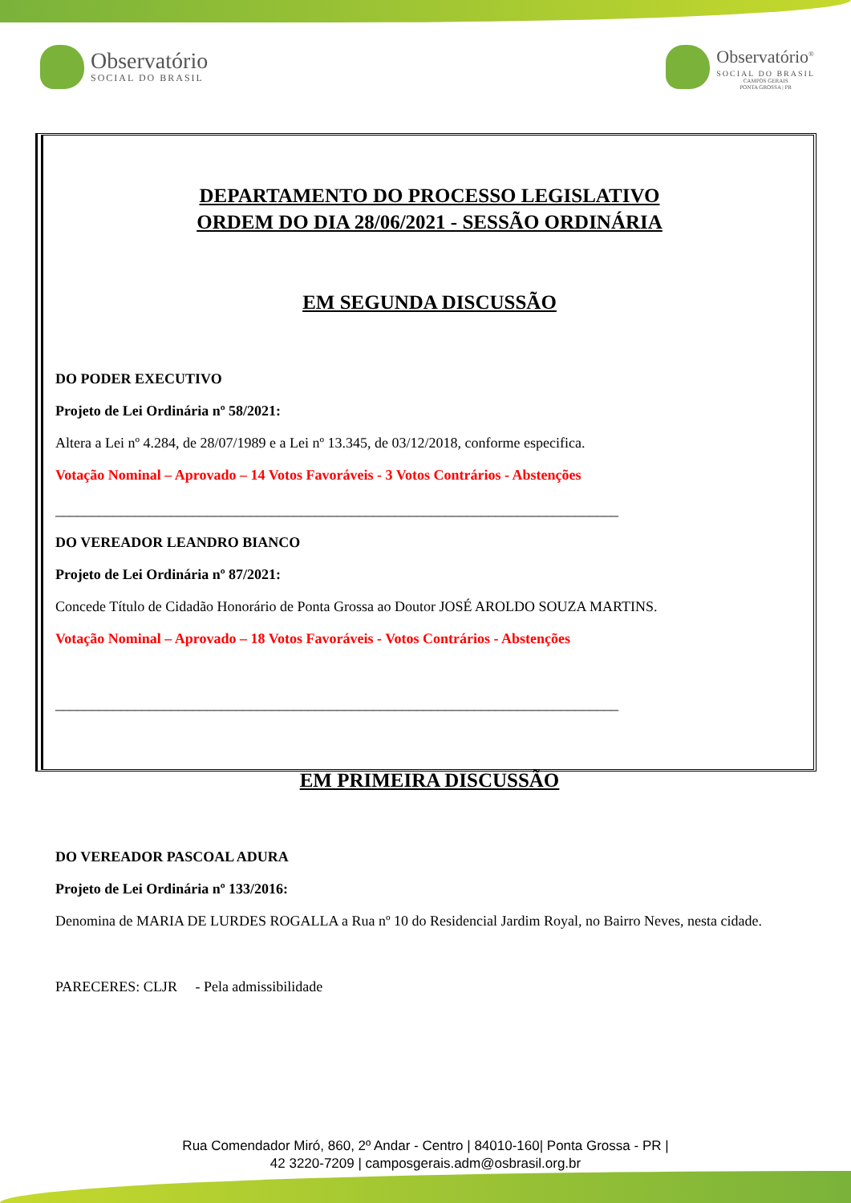Observatório
SOCIAL DO BRASIL
Observatório<sup>®</sup>
SOCIAL DO BRASIL
CAMPOS GERAIS
PONTA GROSSA | PR
DEPARTAMENTO DO PROCESSO LEGISLATIVO
ORDEM DO DIA 28/06/2021 - SESSÃO ORDINÁRIA
EM SEGUNDA DISCUSSÃO
DO PODER EXECUTIVO
Projeto de Lei Ordinária nº 58/2021:
Altera a Lei nº 4.284, de 28/07/1989 e a Lei nº 13.345, de 03/12/2018, conforme especifica.
Votação Nominal – Aprovado – 14 Votos Favoráveis - 3 Votos Contrários - Abstenções
______________________________________________________________________________
DO VEREADOR LEANDRO BIANCO
Projeto de Lei Ordinária nº 87/2021:
Concede Título de Cidadão Honorário de Ponta Grossa ao Doutor JOSÉ AROLDO SOUZA MARTINS.
Votação Nominal – Aprovado – 18 Votos Favoráveis - Votos Contrários - Abstenções
______________________________________________________________________________
EM PRIMEIRA DISCUSSÃO
DO VEREADOR PASCOAL ADURA
Projeto de Lei Ordinária nº 133/2016:
Denomina de MARIA DE LURDES ROGALLA a Rua nº 10 do Residencial Jardim Royal, no Bairro Neves, nesta cidade.
PARECERES: CLJR - Pela admissibilidade
Rua Comendador Miró, 860, 2º Andar - Centro | 84010-160| Ponta Grossa - PR |
42 3220-7209 | camposgerais.adm@osbrasil.org.br